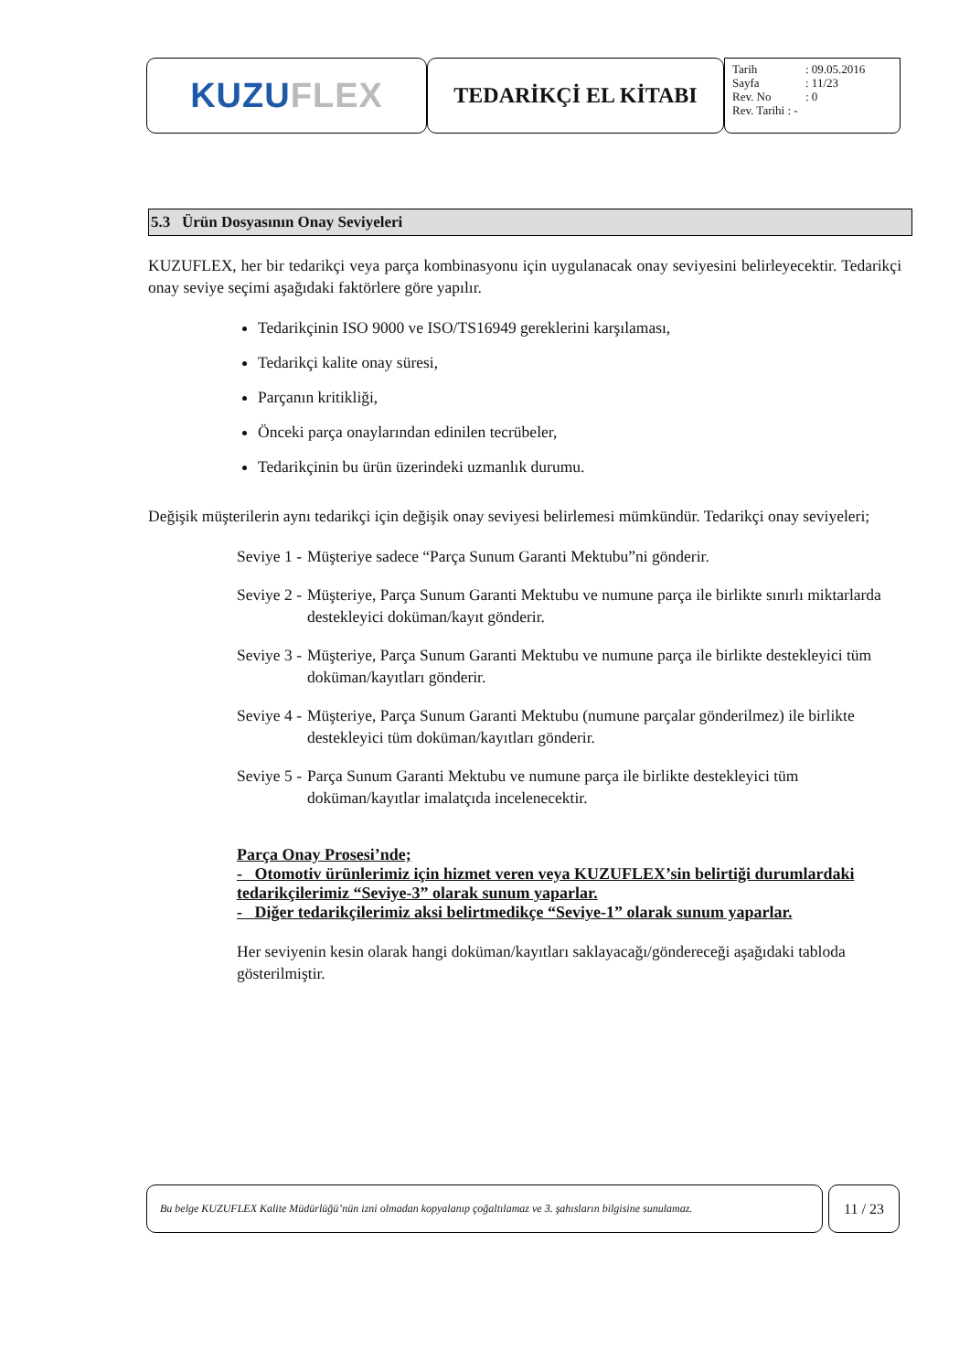KUZU FLEX
TEDARİKÇİ EL KİTABI
Tarih: 09.05.2016
Sayfa: 11/23
Rev. No: 0
Rev. Tarihi : -
5.3 Ürün Dosyasının Onay Seviyeleri
KUZUFLEX, her bir tedarikçi veya parça kombinasyonu için uygulanacak onay seviyesini belirleyecektir. Tedarikçi onay seviye seçimi aşağıdaki faktörlere göre yapılır.
Tedarikçinin ISO 9000 ve ISO/TS16949 gereklerini karşılaması,
Tedarikçi kalite onay süresi,
Parçanın kritikliği,
Önceki parça onaylarından edinilen tecrübeler,
Tedarikçinin bu ürün üzerindeki uzmanlık durumu.
Değişik müşterilerin aynı tedarikçi için değişik onay seviyesi belirlemesi mümkündür. Tedarikçi onay seviyeleri;
Seviye 1 - Müşteriye sadece “Parça Sunum Garanti Mektubu”ni gönderir.
Seviye 2 - Müşteriye, Parça Sunum Garanti Mektubu ve numune parça ile birlikte sınırlı miktarlarda destekleyici doküman/kayıt gönderir.
Seviye 3 - Müşteriye, Parça Sunum Garanti Mektubu ve numune parça ile birlikte destekleyici tüm doküman/kayıtları gönderir.
Seviye 4 - Müşteriye, Parça Sunum Garanti Mektubu (numune parçalar gönderilmez) ile birlikte destekleyici tüm doküman/kayıtları gönderir.
Seviye 5 - Parça Sunum Garanti Mektubu ve numune parça ile birlikte destekleyici tüm doküman/kayıtlar imalatçıda incelenecektir.
Parça Onay Prosesi’nde;
- Otomotiv ürünlerimiz için hizmet veren veya KUZUFLEX’sin belirtiği durumlardaki tedarikçilerimiz “Seviye-3” olarak sunum yaparlar.
- Diğer tedarikçilerimiz aksi belirtmedikçe “Seviye-1” olarak sunum yaparlar.
Her seviyenin kesin olarak hangi doküman/kayıtları saklayacağı/göndereceği aşağıdaki tabloda gösterilmiştir.
Bu belge KUZUFLEX Kalite Müdürlüğü’nün izni olmadan kopyalanıp çoğaltılamaz ve 3. şahısların bilgisine sunulamaz.
11 / 23